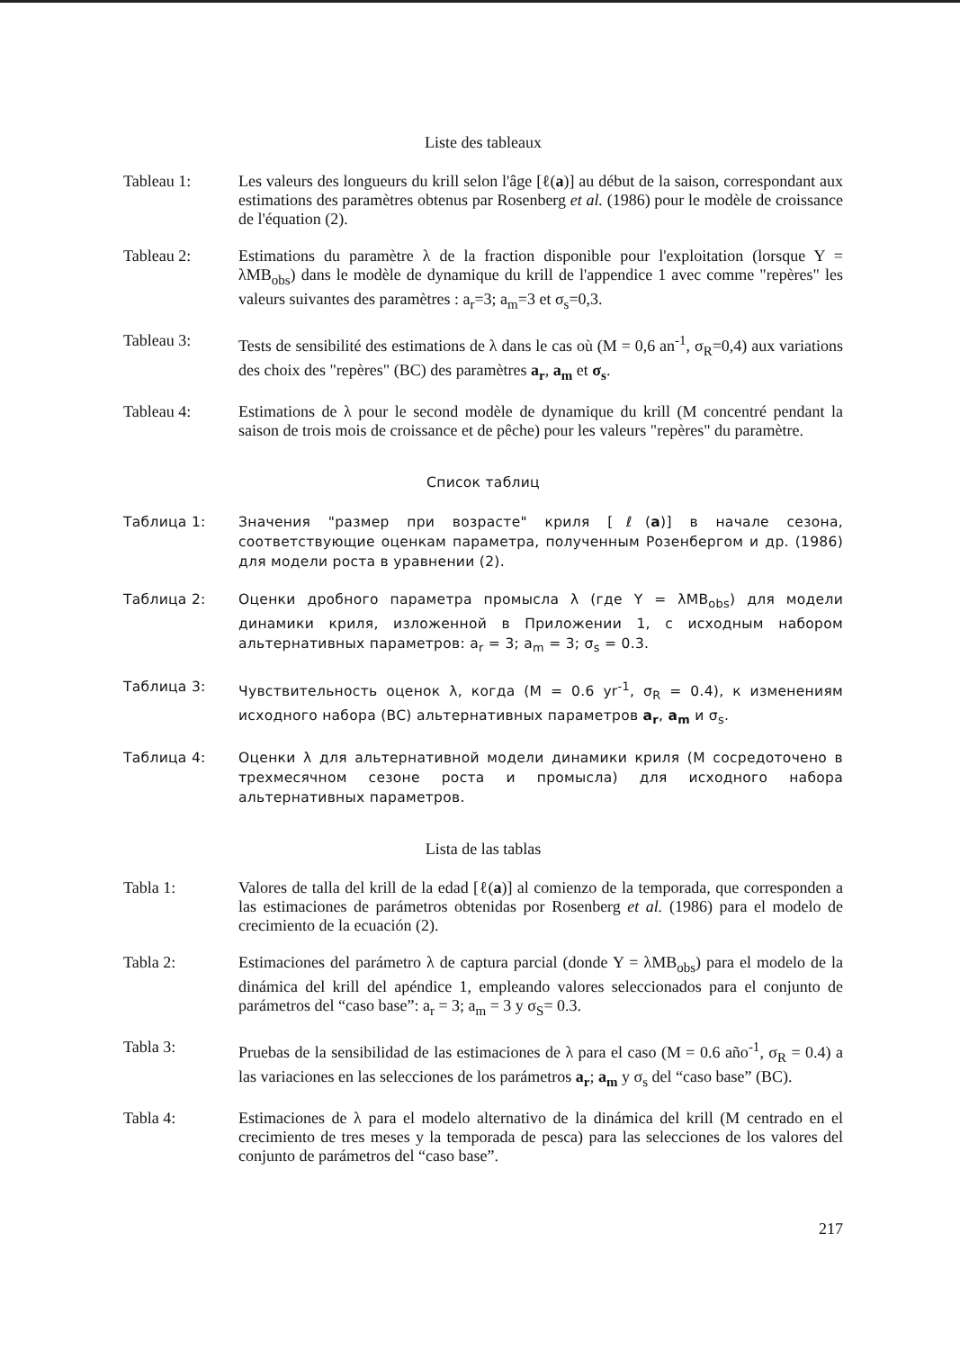Liste des tableaux
Tableau 1: Les valeurs des longueurs du krill selon l'âge [ℓ(a)] au début de la saison, correspondant aux estimations des paramètres obtenus par Rosenberg et al. (1986) pour le modèle de croissance de l'équation (2).
Tableau 2: Estimations du paramètre λ de la fraction disponible pour l'exploitation (lorsque Y = λMB<sub>obs</sub>) dans le modèle de dynamique du krill de l'appendice 1 avec comme "repères" les valeurs suivantes des paramètres : a<sub>r</sub>=3; a<sub>m</sub>=3 et σ<sub>s</sub>=0,3.
Tableau 3: Tests de sensibilité des estimations de λ dans le cas où (M = 0,6 an<sup>-1</sup>, σ<sub>R</sub>=0,4) aux variations des choix des "repères" (BC) des paramètres a<sub>r</sub>, a<sub>m</sub> et σ<sub>s</sub>.
Tableau 4: Estimations de λ pour le second modèle de dynamique du krill (M concentré pendant la saison de trois mois de croissance et de pêche) pour les valeurs "repères" du paramètre.
Список таблиц
Таблица 1: Значения "размер при возрасте" криля [ℓ(a)] в начале сезона, соответствующие оценкам параметра, полученным Розенбергом и др. (1986) для модели роста в уравнении (2).
Таблица 2: Оценки дробного параметра промысла λ (где Y = λMB<sub>obs</sub>) для модели динамики криля, изложенной в Приложении 1, с исходным набором альтернативных параметров: a<sub>r</sub> = 3; a<sub>m</sub> = 3; σ<sub>s</sub> = 0.3.
Таблица 3: Чувствительность оценок λ, когда (M = 0.6 yr<sup>-1</sup>, σ<sub>R</sub> = 0.4), к изменениям исходного набора (BC) альтернативных параметров a<sub>r</sub>, a<sub>m</sub> и σ<sub>s</sub>.
Таблица 4: Оценки λ для альтернативной модели динамики криля (M сосредоточено в трехмесячном сезоне роста и промысла) для исходного набора альтернативных параметров.
Lista de las tablas
Tabla 1: Valores de talla del krill de la edad [ℓ(a)] al comienzo de la temporada, que corresponden a las estimaciones de parámetros obtenidas por Rosenberg et al. (1986) para el modelo de crecimiento de la ecuación (2).
Tabla 2: Estimaciones del parámetro λ de captura parcial (donde Y = λMB<sub>obs</sub>) para el modelo de la dinámica del krill del apéndice 1, empleando valores seleccionados para el conjunto de parámetros del “caso base”: a<sub>r</sub> = 3; a<sub>m</sub> = 3 y σ<sub>S</sub>= 0.3.
Tabla 3: Pruebas de la sensibilidad de las estimaciones de λ para el caso (M = 0.6 año<sup>-1</sup>, σ<sub>R</sub> = 0.4) a las variaciones en las selecciones de los parámetros a<sub>r</sub>; a<sub>m</sub> y σ<sub>s</sub> del “caso base” (BC).
Tabla 4: Estimaciones de λ para el modelo alternativo de la dinámica del krill (M centrado en el crecimiento de tres meses y la temporada de pesca) para las selecciones de los valores del conjunto de parámetros del “caso base”.
217